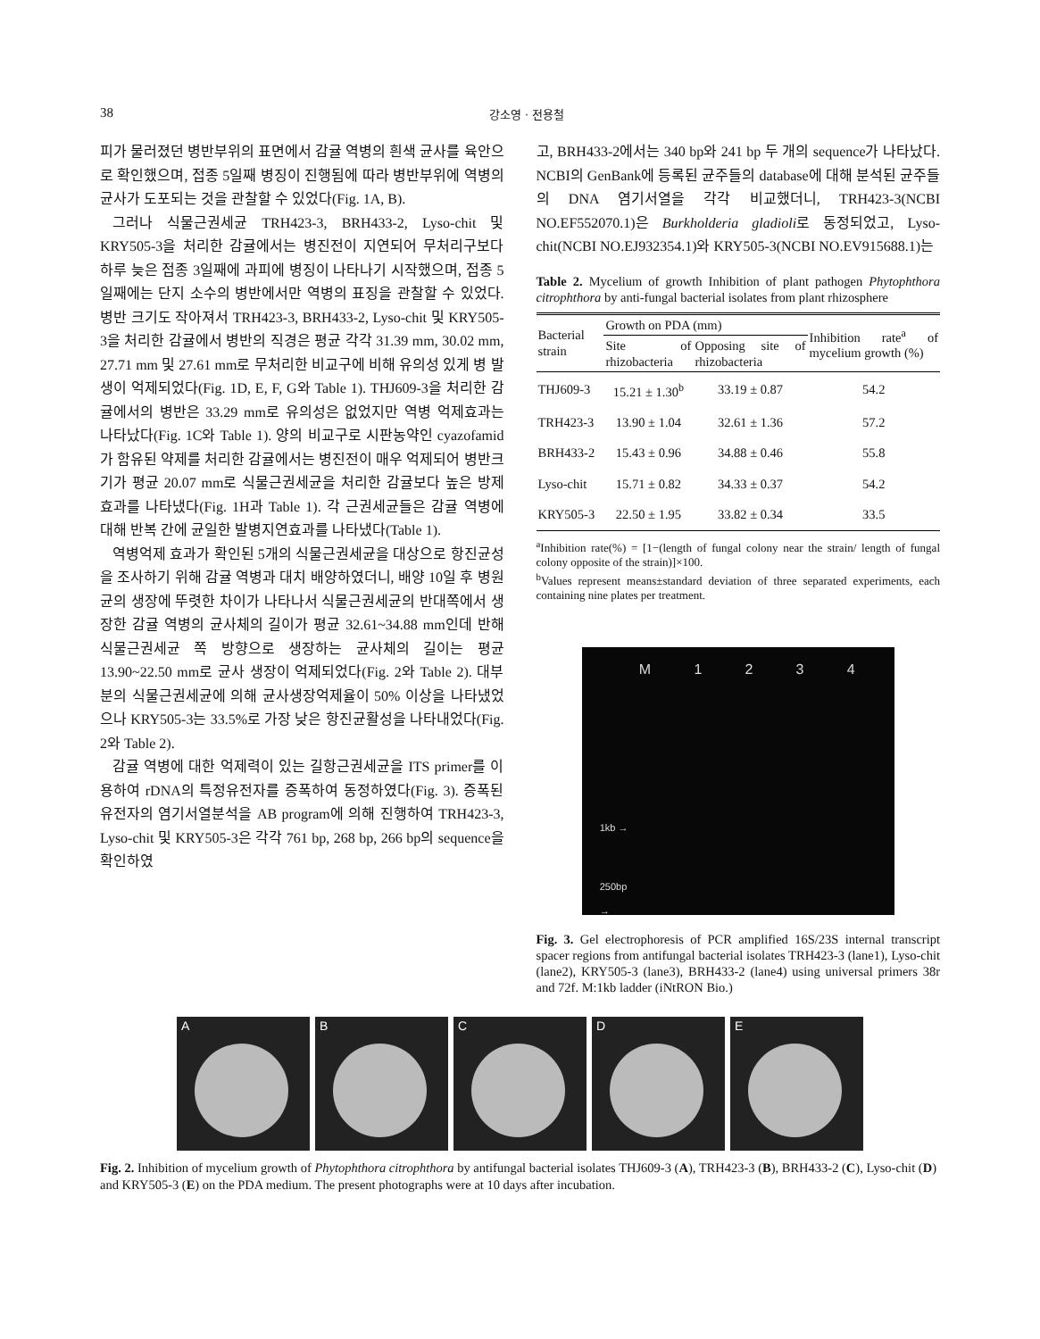38 강소영 · 전용철
피가 물러졌던 병반부위의 표면에서 감귤 역병의 흰색 균사를 육안으로 확인했으며, 접종 5일째 병징이 진행됨에 따라 병반부위에 역병의 균사가 도포되는 것을 관찰할 수 있었다(Fig. 1A, B).
그러나 식물근권세균 TRH423-3, BRH433-2, Lyso-chit 및 KRY505-3을 처리한 감귤에서는 병진전이 지연되어 무처리구보다 하루 늦은 접종 3일째에 과피에 병징이 나타나기 시작했으며, 접종 5일째에는 단지 소수의 병반에서만 역병의 표징을 관찰할 수 있었다. 병반 크기도 작아져서 TRH423-3, BRH433-2, Lyso-chit 및 KRY505-3을 처리한 감귤에서 병반의 직경은 평균 각각 31.39 mm, 30.02 mm, 27.71 mm 및 27.61 mm로 무처리한 비교구에 비해 유의성 있게 병 발생이 억제되었다(Fig. 1D, E, F, G와 Table 1). THJ609-3을 처리한 감귤에서의 병반은 33.29 mm로 유의성은 없었지만 역병 억제효과는 나타났다(Fig. 1C와 Table 1). 양의 비교구로 시판농약인 cyazofamid가 함유된 약제를 처리한 감귤에서는 병진전이 매우 억제되어 병반크기가 평균 20.07 mm로 식물근권세균을 처리한 감귤보다 높은 방제효과를 나타냈다(Fig. 1H과 Table 1). 각 근권세균들은 감귤 역병에 대해 반복 간에 균일한 발병지연효과를 나타냈다(Table 1).
역병억제 효과가 확인된 5개의 식물근권세균을 대상으로 항진균성을 조사하기 위해 감귤 역병과 대치 배양하였더니, 배양 10일 후 병원균의 생장에 뚜렷한 차이가 나타나서 식물근권세균의 반대쪽에서 생장한 감귤 역병의 균사체의 길이가 평균 32.61~34.88 mm인데 반해 식물근권세균 쪽 방향으로 생장하는 균사체의 길이는 평균 13.90~22.50 mm로 균사 생장이 억제되었다(Fig. 2와 Table 2). 대부분의 식물근권세균에 의해 균사생장억제율이 50% 이상을 나타냈었으나 KRY505-3는 33.5%로 가장 낮은 항진균활성을 나타내었다(Fig. 2와 Table 2).
감귤 역병에 대한 억제력이 있는 길항근권세균을 ITS primer를 이용하여 rDNA의 특정유전자를 증폭하여 동정하였다(Fig. 3). 증폭된 유전자의 염기서열분석을 AB program에 의해 진행하여 TRH423-3, Lyso-chit 및 KRY505-3은 각각 761 bp, 268 bp, 266 bp의 sequence을 확인하였
고, BRH433-2에서는 340 bp와 241 bp 두 개의 sequence가 나타났다. NCBI의 GenBank에 등록된 균주들의 database에 대해 분석된 균주들의 DNA 염기서열을 각각 비교했더니, TRH423-3(NCBI NO.EF552070.1)은 Burkholderia gladioli로 동정되었고, Lyso-chit(NCBI NO.EJ932354.1)와 KRY505-3(NCBI NO.EV915688.1)는
Table 2. Mycelium of growth Inhibition of plant pathogen Phytophthora citrophthora by anti-fungal bacterial isolates from plant rhizosphere
| Bacterial strain | Growth on PDA (mm) | | Inhibition rate<sup>a</sup> of mycelium growth (%) |
| --- | --- | --- | --- |
| | Site of rhizobacteria | Opposing site of rhizobacteria | |
| THJ609-3 | 15.21 ± 1.30<sup>b</sup> | 33.19 ± 0.87 | 54.2 |
| TRH423-3 | 13.90 ± 1.04 | 32.61 ± 1.36 | 57.2 |
| BRH433-2 | 15.43 ± 0.96 | 34.88 ± 0.46 | 55.8 |
| Lyso-chit | 15.71 ± 0.82 | 34.33 ± 0.37 | 54.2 |
| KRY505-3 | 22.50 ± 1.95 | 33.82 ± 0.34 | 33.5 |
<sup>a</sup> Inhibition rate(%) = [1−(length of fungal colony near the strain/ length of fungal colony opposite of the strain)]×100.
<sup>b</sup> Values represent means±standard deviation of three separated experiments, each containing nine plates per treatment.
M 1 2 3 4
1kb →
250bp
→
Fig. 3. Gel electrophoresis of PCR amplified 16S/23S internal transcript spacer regions from antifungal bacterial isolates TRH423-3 (lane1), Lyso-chit (lane2), KRY505-3 (lane3), BRH433-2 (lane4) using universal primers 38r and 72f. M:1kb ladder (iNtRON Bio.)
A B C D E
Fig. 2. Inhibition of mycelium growth of Phytophthora citrophthora by antifungal bacterial isolates THJ609-3 (A), TRH423-3 (B), BRH433-2 (C), Lyso-chit (D) and KRY505-3 (E) on the PDA medium. The present photographs were at 10 days after incubation.